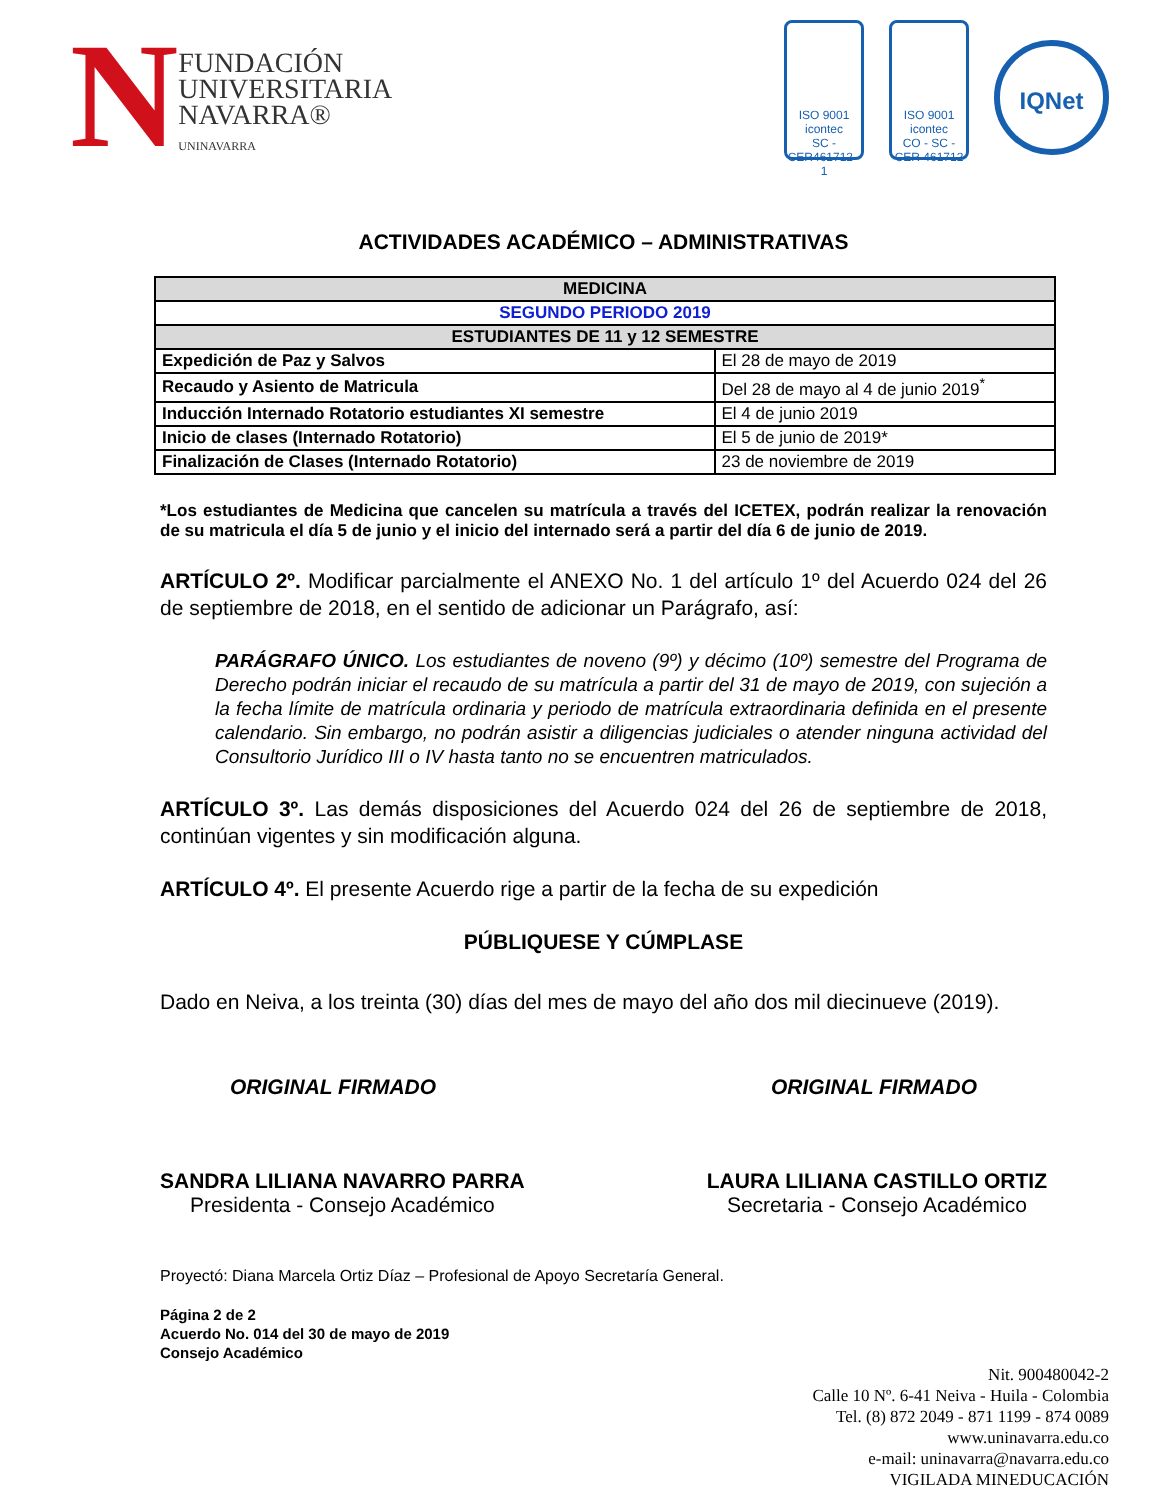N
FUNDACIÓN
UNIVERSITARIA
NAVARRA®
UNINAVARRA
ISO 9001
icontec
SC - CER461712 - 1
ISO 9001
icontec
CO - SC - CER 461712
IQNet
ACTIVIDADES ACADÉMICO – ADMINISTRATIVAS
| MEDICINA | |
| --- | --- |
| SEGUNDO PERIODO 2019 | |
| ESTUDIANTES DE 11 y 12 SEMESTRE | |
| Expedición de Paz y Salvos | El 28 de mayo de 2019 |
| Recaudo y Asiento de Matricula | Del 28 de mayo al 4 de junio 2019<sup>*</sup> |
| Inducción Internado Rotatorio estudiantes XI semestre | El 4 de junio 2019 |
| Inicio de clases (Internado Rotatorio) | El 5 de junio de 2019* |
| Finalización de Clases (Internado Rotatorio) | 23 de noviembre de 2019 |
*Los estudiantes de Medicina que cancelen su matrícula a través del ICETEX, podrán realizar la renovación de su matricula el día 5 de junio y el inicio del internado será a partir del día 6 de junio de 2019.
ARTÍCULO 2º. Modificar parcialmente el ANEXO No. 1 del artículo 1º del Acuerdo 024 del 26 de septiembre de 2018, en el sentido de adicionar un Parágrafo, así:
PARÁGRAFO ÚNICO. Los estudiantes de noveno (9º) y décimo (10º) semestre del Programa de Derecho podrán iniciar el recaudo de su matrícula a partir del 31 de mayo de 2019, con sujeción a la fecha límite de matrícula ordinaria y periodo de matrícula extraordinaria definida en el presente calendario. Sin embargo, no podrán asistir a diligencias judiciales o atender ninguna actividad del Consultorio Jurídico III o IV hasta tanto no se encuentren matriculados.
ARTÍCULO 3º. Las demás disposiciones del Acuerdo 024 del 26 de septiembre de 2018, continúan vigentes y sin modificación alguna.
ARTÍCULO 4º. El presente Acuerdo rige a partir de la fecha de su expedición
PÚBLIQUESE Y CÚMPLASE
Dado en Neiva, a los treinta (30) días del mes de mayo del año dos mil diecinueve (2019).
ORIGINAL FIRMADO ORIGINAL FIRMADO
SANDRA LILIANA NAVARRO PARRA
Presidenta - Consejo Académico
LAURA LILIANA CASTILLO ORTIZ
Secretaria - Consejo Académico
Proyectó: Diana Marcela Ortiz Díaz – Profesional de Apoyo Secretaría General.
Página 2 de 2
Acuerdo No. 014 del 30 de mayo de 2019
Consejo Académico
Nit. 900480042-2
Calle 10 Nº. 6-41 Neiva - Huila - Colombia
Tel. (8) 872 2049 - 871 1199 - 874 0089
www.uninavarra.edu.co
e-mail: uninavarra@navarra.edu.co
VIGILADA MINEDUCACIÓN